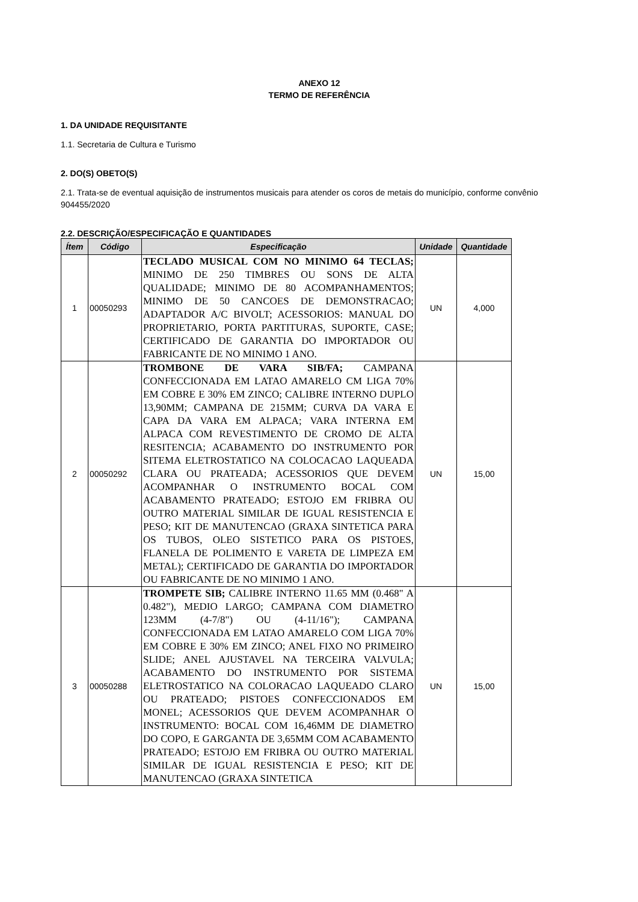ANEXO 12
TERMO DE REFERÊNCIA
1. DA UNIDADE REQUISITANTE
1.1. Secretaria de Cultura e Turismo
2. DO(S) OBETO(S)
2.1. Trata-se de eventual aquisição de instrumentos musicais para atender os coros de metais do município, conforme convênio 904455/2020
2.2. DESCRIÇÃO/ESPECIFICAÇÃO E QUANTIDADES
| Ítem | Código | Especificação | Unidade | Quantidade |
| --- | --- | --- | --- | --- |
| 1 | 00050293 | TECLADO MUSICAL COM NO MINIMO 64 TECLAS; MINIMO DE 250 TIMBRES OU SONS DE ALTA QUALIDADE; MINIMO DE 80 ACOMPANHAMENTOS; MINIMO DE 50 CANCOES DE DEMONSTRACAO; ADAPTADOR A/C BIVOLT; ACESSORIOS: MANUAL DO PROPRIETARIO, PORTA PARTITURAS, SUPORTE, CASE; CERTIFICADO DE GARANTIA DO IMPORTADOR OU FABRICANTE DE NO MINIMO 1 ANO. | UN | 4,000 |
| 2 | 00050292 | TROMBONE DE VARA SIB/FA; CAMPANA CONFECCIONADA EM LATAO AMARELO CM LIGA 70% EM COBRE E 30% EM ZINCO; CALIBRE INTERNO DUPLO 13,90MM; CAMPANA DE 215MM; CURVA DA VARA E CAPA DA VARA EM ALPACA; VARA INTERNA EM ALPACA COM REVESTIMENTO DE CROMO DE ALTA RESITENCIA; ACABAMENTO DO INSTRUMENTO POR SITEMA ELETROSTATICO NA COLOCACAO LAQUEADA CLARA OU PRATEADA; ACESSORIOS QUE DEVEM ACOMPANHAR O INSTRUMENTO BOCAL COM ACABAMENTO PRATEADO; ESTOJO EM FRIBRA OU OUTRO MATERIAL SIMILAR DE IGUAL RESISTENCIA E PESO; KIT DE MANUTENCAO (GRAXA SINTETICA PARA OS TUBOS, OLEO SISTETICO PARA OS PISTOES, FLANELA DE POLIMENTO E VARETA DE LIMPEZA EM METAL); CERTIFICADO DE GARANTIA DO IMPORTADOR OU FABRICANTE DE NO MINIMO 1 ANO. | UN | 15,00 |
| 3 | 00050288 | TROMPETE SIB; CALIBRE INTERNO 11.65 MM (0.468" A 0.482"), MEDIO LARGO; CAMPANA COM DIAMETRO 123MM (4-7/8") OU (4-11/16"); CAMPANA CONFECCIONADA EM LATAO AMARELO COM LIGA 70% EM COBRE E 30% EM ZINCO; ANEL FIXO NO PRIMEIRO SLIDE; ANEL AJUSTAVEL NA TERCEIRA VALVULA; ACABAMENTO DO INSTRUMENTO POR SISTEMA ELETROSTATICO NA COLORACAO LAQUEADO CLARO OU PRATEADO; PISTOES CONFECCIONADOS EM MONEL; ACESSORIOS QUE DEVEM ACOMPANHAR O INSTRUMENTO: BOCAL COM 16,46MM DE DIAMETRO DO COPO, E GARGANTA DE 3,65MM COM ACABAMENTO PRATEADO; ESTOJO EM FRIBRA OU OUTRO MATERIAL SIMILAR DE IGUAL RESISTENCIA E PESO; KIT DE MANUTENCAO (GRAXA SINTETICA | UN | 15,00 |